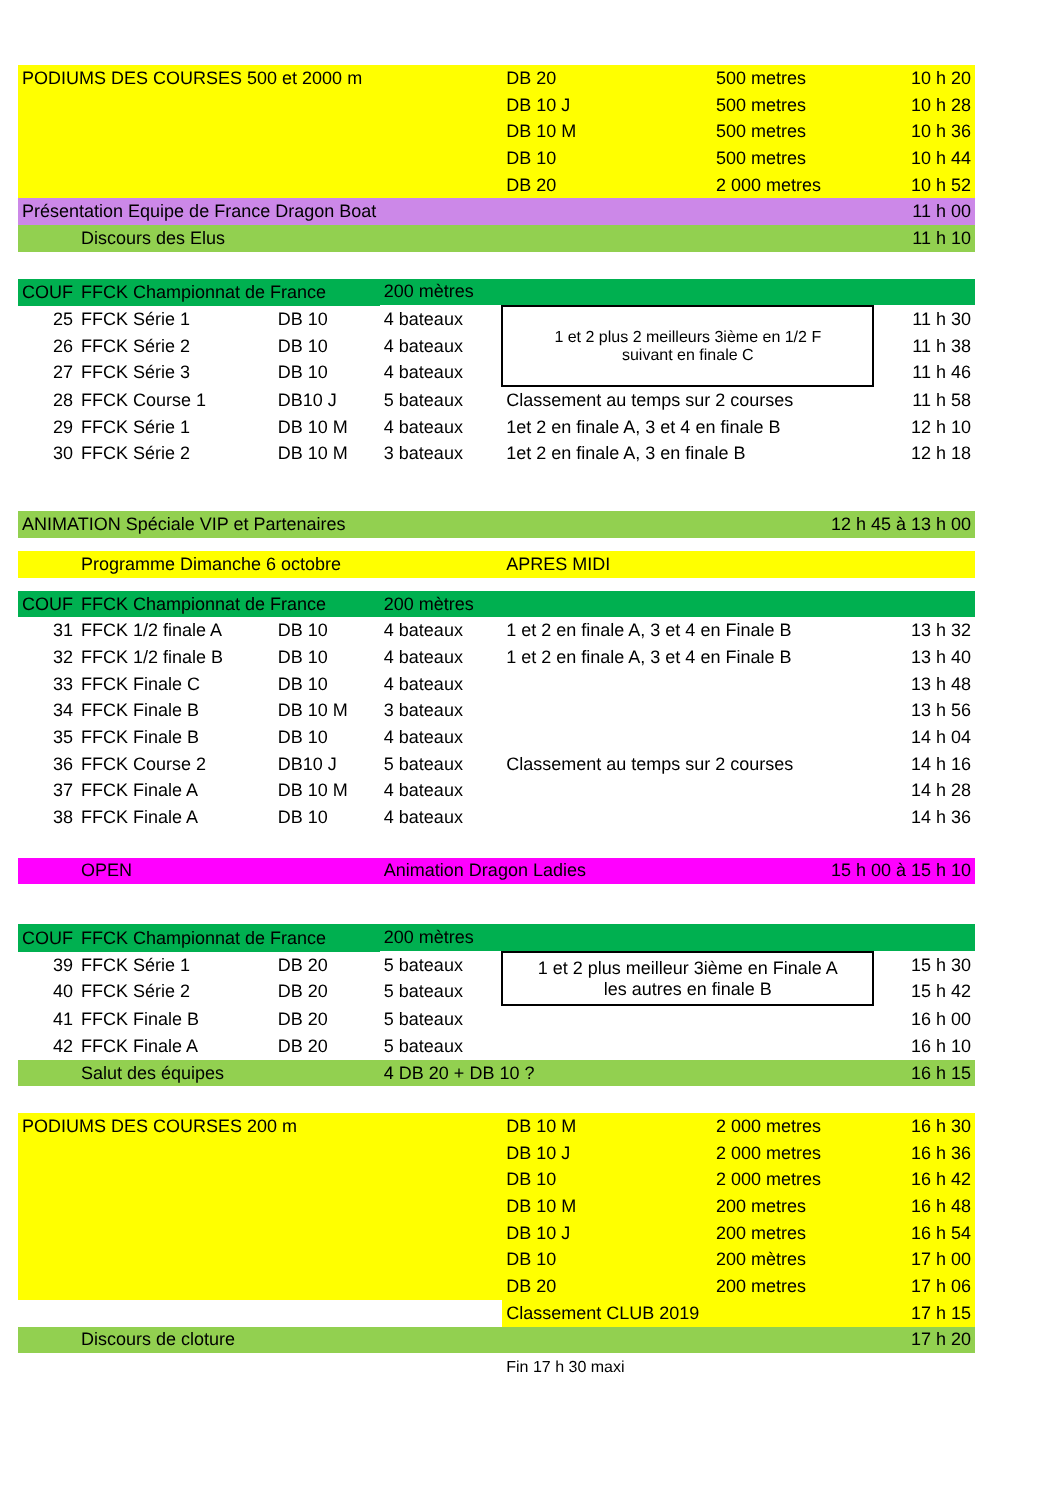| PODIUMS DES COURSES 500 et 2000 m | | | | DB 20 | 500 metres | 10 h 20 |
| | | | | DB 10 J | 500 metres | 10 h 28 |
| | | | | DB 10 M | 500 metres | 10 h 36 |
| | | | | DB 10 | 500 metres | 10 h 44 |
| | | | | DB 20 | 2 000 metres | 10 h 52 |
| Présentation Equipe de France Dragon Boat | | | | | | 11 h 00 |
| | Discours des Elus | | | | | 11 h 10 |
| COUF | FFCK Championnat de France | | 200 mètres | | | |
| 25 | FFCK Série 1 | DB 10 | 4 bateaux | 1 et 2 plus 2 meilleurs 3ième en 1/2 F suivant en finale C | | 11 h 30 |
| 26 | FFCK Série 2 | DB 10 | 4 bateaux | | | 11 h 38 |
| 27 | FFCK Série 3 | DB 10 | 4 bateaux | | | 11 h 46 |
| 28 | FFCK Course 1 | DB10 J | 5 bateaux | Classement au temps sur 2 courses | | 11 h 58 |
| 29 | FFCK Série 1 | DB 10 M | 4 bateaux | 1et 2 en finale A, 3 et 4 en finale B | | 12 h 10 |
| 30 | FFCK Série 2 | DB 10 M | 3 bateaux | 1et 2 en finale A, 3 en finale B | | 12 h 18 |
| ANIMATION Spéciale VIP et Partenaires | | | | | 12 h 45 à 13 h 00 | |
| | Programme Dimanche 6 octobre | | | APRES MIDI | | |
| COUF | FFCK Championnat de France | | 200 mètres | | | |
| 31 | FFCK 1/2 finale A | DB 10 | 4 bateaux | 1 et 2 en finale A, 3 et 4 en Finale B | | 13 h 32 |
| 32 | FFCK 1/2 finale B | DB 10 | 4 bateaux | 1 et 2 en finale A, 3 et 4 en Finale B | | 13 h 40 |
| 33 | FFCK Finale C | DB 10 | 4 bateaux | | | 13 h 48 |
| 34 | FFCK Finale B | DB 10 M | 3 bateaux | | | 13 h 56 |
| 35 | FFCK Finale B | DB 10 | 4 bateaux | | | 14 h 04 |
| 36 | FFCK Course 2 | DB10 J | 5 bateaux | Classement au temps sur 2 courses | | 14 h 16 |
| 37 | FFCK Finale A | DB 10 M | 4 bateaux | | | 14 h 28 |
| 38 | FFCK Finale A | DB 10 | 4 bateaux | | | 14 h 36 |
| | OPEN | | Animation Dragon Ladies | | 15 h 00 à 15 h 10 | |
| COUF | FFCK Championnat de France | | 200 mètres | | | |
| 39 | FFCK Série 1 | DB 20 | 5 bateaux | 1 et 2 plus meilleur 3ième en Finale A les autres en finale B | | 15 h 30 |
| 40 | FFCK Série 2 | DB 20 | 5 bateaux | | | 15 h 42 |
| 41 | FFCK Finale B | DB 20 | 5 bateaux | | | 16 h 00 |
| 42 | FFCK Finale A | DB 20 | 5 bateaux | | | 16 h 10 |
| | Salut des équipes | | 4 DB 20 + DB 10 ? | | | 16 h 15 |
| PODIUMS DES COURSES 200 m | | | | DB 10 M | 2 000 metres | 16 h 30 |
| | | | | DB 10 J | 2 000 metres | 16 h 36 |
| | | | | DB 10 | 2 000 metres | 16 h 42 |
| | | | | DB 10 M | 200 metres | 16 h 48 |
| | | | | DB 10 J | 200 metres | 16 h 54 |
| | | | | DB 10 | 200 mètres | 17 h 00 |
| | | | | DB 20 | 200 metres | 17 h 06 |
| | | | | Classement CLUB 2019 | | 17 h 15 |
| | Discours de cloture | | | | | 17 h 20 |
| | | | | Fin 17 h 30 maxi | | |